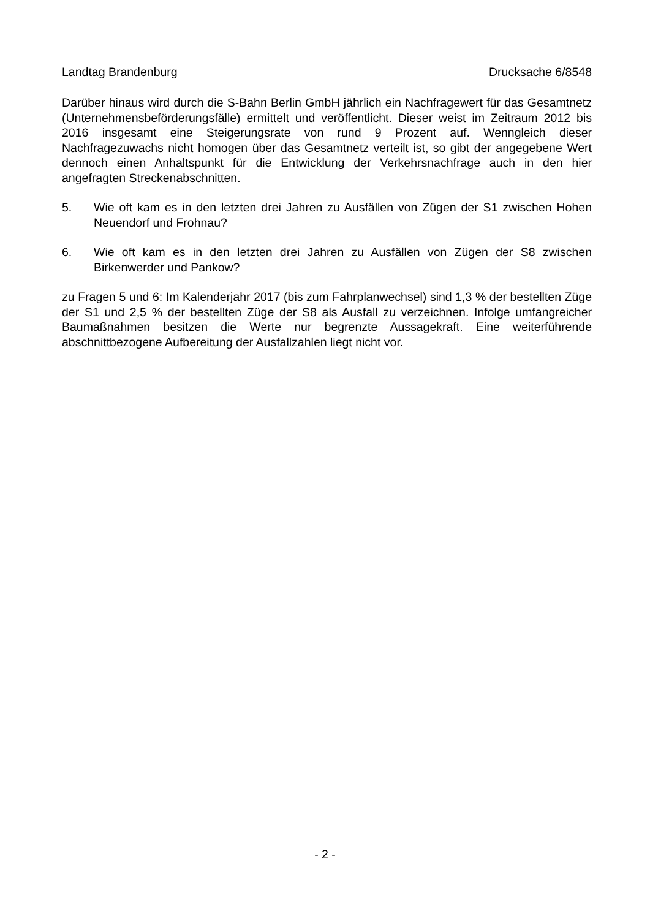Landtag Brandenburg Drucksache 6/8548
Darüber hinaus wird durch die S-Bahn Berlin GmbH jährlich ein Nachfragewert für das Gesamtnetz (Unternehmensbeförderungsfälle) ermittelt und veröffentlicht. Dieser weist im Zeitraum 2012 bis 2016 insgesamt eine Steigerungsrate von rund 9 Prozent auf. Wenngleich dieser Nachfragezuwachs nicht homogen über das Gesamtnetz verteilt ist, so gibt der angegebene Wert dennoch einen Anhaltspunkt für die Entwicklung der Verkehrsnachfrage auch in den hier angefragten Streckenabschnitten.
5. Wie oft kam es in den letzten drei Jahren zu Ausfällen von Zügen der S1 zwischen Hohen Neuendorf und Frohnau?
6. Wie oft kam es in den letzten drei Jahren zu Ausfällen von Zügen der S8 zwischen Birkenwerder und Pankow?
zu Fragen 5 und 6: Im Kalenderjahr 2017 (bis zum Fahrplanwechsel) sind 1,3 % der bestellten Züge der S1 und 2,5 % der bestellten Züge der S8 als Ausfall zu verzeichnen. Infolge umfangreicher Baumaßnahmen besitzen die Werte nur begrenzte Aussagekraft. Eine weiterführende abschnittbezogene Aufbereitung der Ausfallzahlen liegt nicht vor.
- 2 -